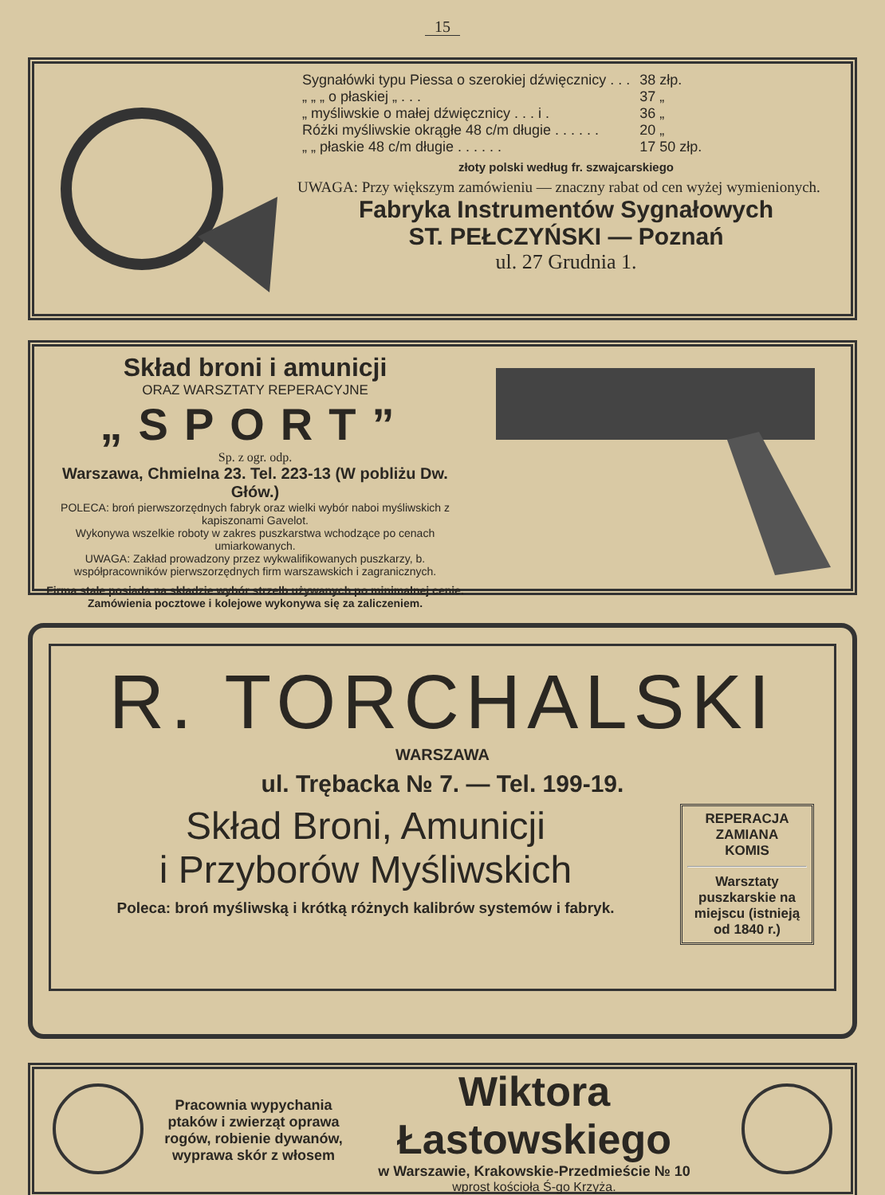15
| Sygnałówki typu Piessa o szerokiej dźwięcznicy . . . | 38 złp. |
| „ „ „ o płaskiej „ . . . | 37 „ |
| „ myśliwskie o małej dźwięcznicy . . . i . | 36 „ |
| Różki myśliwskie okrągłe 48 c/m długie . . . . . . | 20 „ |
| „ „ płaskie 48 c/m długie . . . . . . | 17 50 złp. |
złoty polski według fr. szwajcarskiego
UWAGA: Przy większym zamówieniu — znaczny rabat od cen wyżej wymienionych.
Fabryka Instrumentów Sygnałowych
ST. PEŁCZYŃSKI — Poznań
ul. 27 Grudnia 1.
Skład broni i amunicji
ORAZ WARSZTATY REPERACYJNE
„SPORT”
Sp. z ogr. odp.
Warszawa, Chmielna 23. Tel. 223-13 (W pobliżu Dw. Głów.)
POLECA: broń pierwszorzędnych fabryk oraz wielki wybór naboi myśliwskich z kapiszonami Gavelot.
Wykonywa wszelkie roboty w zakres puszkarstwa wchodzące po cenach umiarkowanych.
UWAGA: Zakład prowadzony przez wykwalifikowanych puszkarzy, b. współpracowników pierwszorzędnych firm warszawskich i zagranicznych.
Firma stale posiada na składzie wybór strzelb używanych po minimalnej cenie. Zamówienia pocztowe i kolejowe wykonywa się za zaliczeniem.
R. TORCHALSKI
WARSZAWA
ul. Trębacka № 7. — Tel. 199-19.
Skład Broni, Amunicji
i Przyborów Myśliwskich
Poleca: broń myśliwską i krótką różnych kalibrów systemów i fabryk.
REPERACJA
ZAMIANA
KOMIS
Warsztaty puszkarskie na miejscu (istnieją od 1840 r.)
Pracownia wypychania ptaków i zwierząt oprawa rogów, robienie dywanów, wyprawa skór z włosem
Wiktora Łastowskiego
w Warszawie, Krakowskie-Przedmieście № 10
wprost kościoła Ś-go Krzyża.